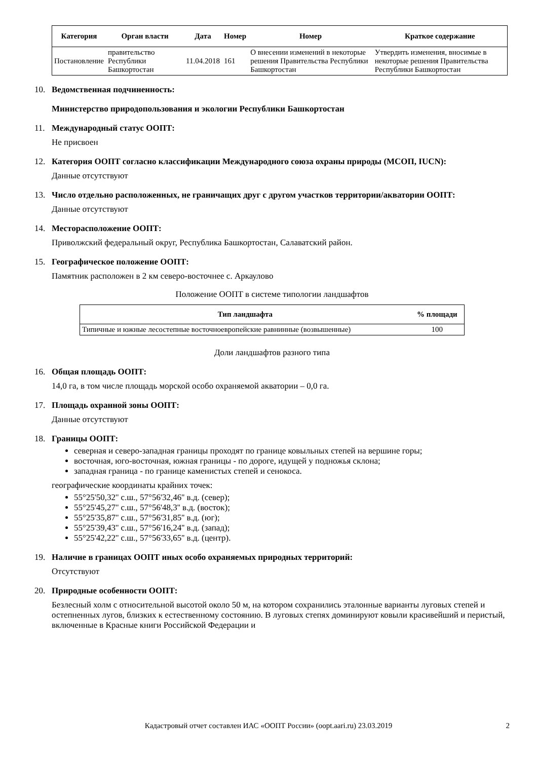| Категория | Орган власти | Дата | Номер | Номер | Краткое содержание |
| --- | --- | --- | --- | --- | --- |
| Постановление | правительство Республики Башкортостан | 11.04.2018 | 161 | О внесении изменений в некоторые решения Правительства Республики Башкортостан | Утвердить изменения, вносимые в некоторые решения Правительства Республики Башкортостан |
10. Ведомственная подчиненность:
Министерство природопользования и экологии Республики Башкортостан
11. Международный статус ООПТ:
Не присвоен
12. Категория ООПТ согласно классификации Международного союза охраны природы (МСОП, IUCN):
Данные отсутствуют
13. Число отдельно расположенных, не граничащих друг с другом участков территории/акватории ООПТ:
Данные отсутствуют
14. Месторасположение ООПТ:
Приволжский федеральный округ, Республика Башкортостан, Салаватский район.
15. Географическое положение ООПТ:
Памятник расположен в 2 км северо-восточнее с. Аркаулово
Положение ООПТ в системе типологии ландшафтов
| Тип ландшафта | % площади |
| --- | --- |
| Типичные и южные лесостепные восточноевропейские равнинные (возвышенные) | 100 |
Доли ландшафтов разного типа
16. Общая площадь ООПТ:
14,0 га, в том числе площадь морской особо охраняемой акватории – 0,0 га.
17. Площадь охранной зоны ООПТ:
Данные отсутствуют
18. Границы ООПТ:
северная и северо-западная границы проходят по границе ковыльных степей на вершине горы;
восточная, юго-восточная, южная границы - по дороге, идущей у подножья склона;
западная граница - по границе каменистых степей и сенокоса.
географические координаты крайних точек:
55°25'50,32'' с.ш., 57°56'32,46'' в.д. (север);
55°25'45,27'' с.ш., 57°56'48,3'' в.д. (восток);
55°25'35,87'' с.ш., 57°56'31,85'' в.д. (юг);
55°25'39,43'' с.ш., 57°56'16,24'' в.д. (запад);
55°25'42,22'' с.ш., 57°56'33,65'' в.д. (центр).
19. Наличие в границах ООПТ иных особо охраняемых природных территорий:
Отсутствуют
20. Природные особенности ООПТ:
Безлесный холм с относительной высотой около 50 м, на котором сохранились эталонные варианты луговых степей и остепненных лугов, близких к естественному состоянию. В луговых степях доминируют ковыли красивейший и перистый, включенные в Красные книги Российской Федерации и
Кадастровый отчет составлен ИАС «ООПТ России» (oopt.aari.ru) 23.03.2019 2